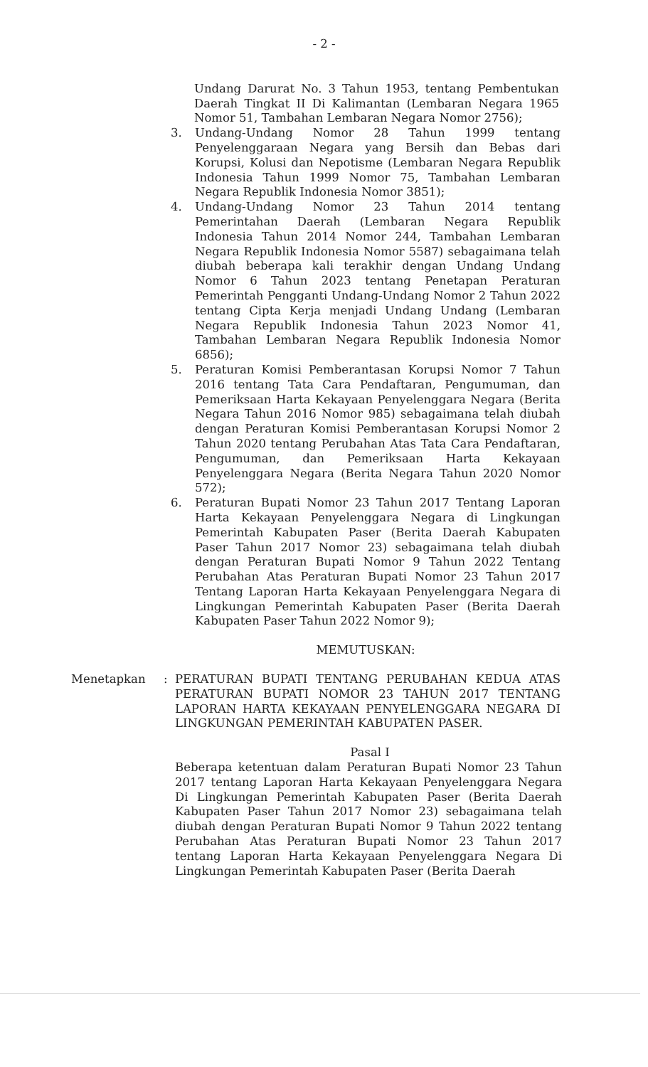- 2 -
Undang Darurat No. 3 Tahun 1953, tentang Pembentukan Daerah Tingkat II Di Kalimantan (Lembaran Negara 1965 Nomor 51, Tambahan Lembaran Negara Nomor 2756);
3. Undang-Undang Nomor 28 Tahun 1999 tentang Penyelenggaraan Negara yang Bersih dan Bebas dari Korupsi, Kolusi dan Nepotisme (Lembaran Negara Republik Indonesia Tahun 1999 Nomor 75, Tambahan Lembaran Negara Republik Indonesia Nomor 3851);
4. Undang-Undang Nomor 23 Tahun 2014 tentang Pemerintahan Daerah (Lembaran Negara Republik Indonesia Tahun 2014 Nomor 244, Tambahan Lembaran Negara Republik Indonesia Nomor 5587) sebagaimana telah diubah beberapa kali terakhir dengan Undang Undang Nomor 6 Tahun 2023 tentang Penetapan Peraturan Pemerintah Pengganti Undang-Undang Nomor 2 Tahun 2022 tentang Cipta Kerja menjadi Undang Undang (Lembaran Negara Republik Indonesia Tahun 2023 Nomor 41, Tambahan Lembaran Negara Republik Indonesia Nomor 6856);
5. Peraturan Komisi Pemberantasan Korupsi Nomor 7 Tahun 2016 tentang Tata Cara Pendaftaran, Pengumuman, dan Pemeriksaan Harta Kekayaan Penyelenggara Negara (Berita Negara Tahun 2016 Nomor 985) sebagaimana telah diubah dengan Peraturan Komisi Pemberantasan Korupsi Nomor 2 Tahun 2020 tentang Perubahan Atas Tata Cara Pendaftaran, Pengumuman, dan Pemeriksaan Harta Kekayaan Penyelenggara Negara (Berita Negara Tahun 2020 Nomor 572);
6. Peraturan Bupati Nomor 23 Tahun 2017 Tentang Laporan Harta Kekayaan Penyelenggara Negara di Lingkungan Pemerintah Kabupaten Paser (Berita Daerah Kabupaten Paser Tahun 2017 Nomor 23) sebagaimana telah diubah dengan Peraturan Bupati Nomor 9 Tahun 2022 Tentang Perubahan Atas Peraturan Bupati Nomor 23 Tahun 2017 Tentang Laporan Harta Kekayaan Penyelenggara Negara di Lingkungan Pemerintah Kabupaten Paser (Berita Daerah Kabupaten Paser Tahun 2022 Nomor 9);
MEMUTUSKAN:
Menetapkan : PERATURAN BUPATI TENTANG PERUBAHAN KEDUA ATAS PERATURAN BUPATI NOMOR 23 TAHUN 2017 TENTANG LAPORAN HARTA KEKAYAAN PENYELENGGARA NEGARA DI LINGKUNGAN PEMERINTAH KABUPATEN PASER.
Pasal I
Beberapa ketentuan dalam Peraturan Bupati Nomor 23 Tahun 2017 tentang Laporan Harta Kekayaan Penyelenggara Negara Di Lingkungan Pemerintah Kabupaten Paser (Berita Daerah Kabupaten Paser Tahun 2017 Nomor 23) sebagaimana telah diubah dengan Peraturan Bupati Nomor 9 Tahun 2022 tentang Perubahan Atas Peraturan Bupati Nomor 23 Tahun 2017 tentang Laporan Harta Kekayaan Penyelenggara Negara Di Lingkungan Pemerintah Kabupaten Paser (Berita Daerah